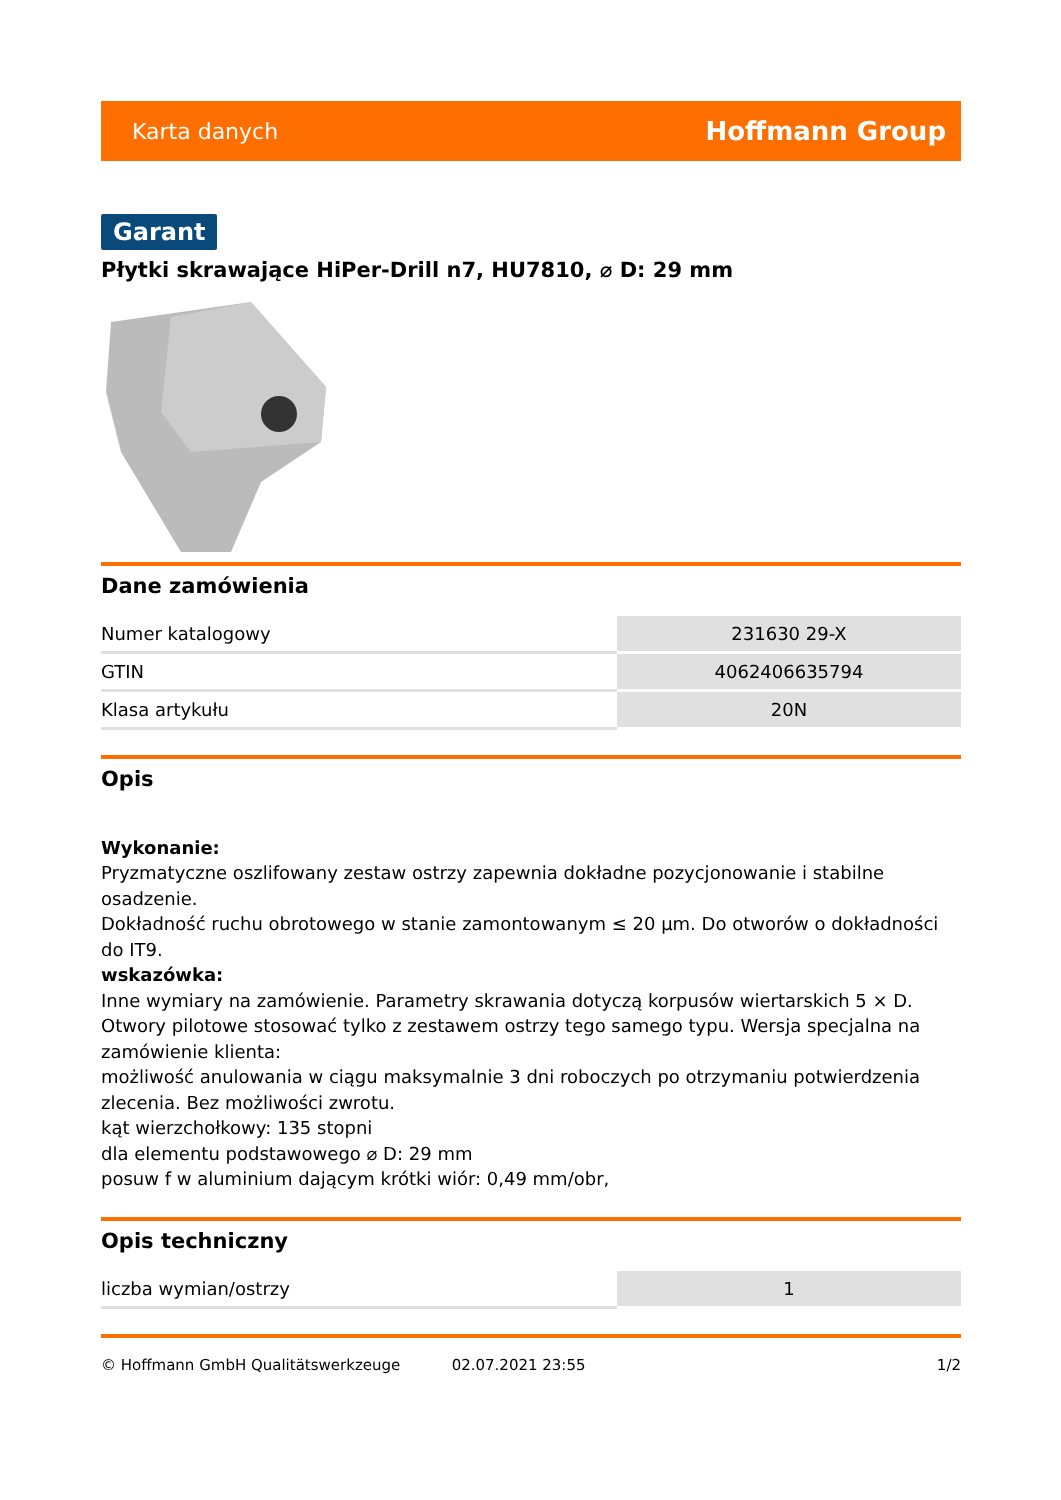Karta danych Hoffmann Group
Garant
Płytki skrawające HiPer-Drill n7, HU7810, ⌀ D: 29 mm
Dane zamówienia
| Numer katalogowy | 231630 29-X |
| GTIN | 4062406635794 |
| Klasa artykułu | 20N |
Opis
Wykonanie:
Pryzmatyczne oszlifowany zestaw ostrzy zapewnia dokładne pozycjonowanie i stabilne osadzenie.
Dokładność ruchu obrotowego w stanie zamontowanym ≤ 20 µm. Do otworów o dokładności do IT9.
wskazówka:
Inne wymiary na zamówienie. Parametry skrawania dotyczą korpusów wiertarskich 5 × D.
Otwory pilotowe stosować tylko z zestawem ostrzy tego samego typu. Wersja specjalna na zamówienie klienta:
możliwość anulowania w ciągu maksymalnie 3 dni roboczych po otrzymaniu potwierdzenia zlecenia. Bez możliwości zwrotu.
kąt wierzchołkowy: 135 stopni
dla elementu podstawowego ⌀ D: 29 mm
posuw f w aluminium dającym krótki wiór: 0,49 mm/obr,
Opis techniczny
| liczba wymian/ostrzy | 1 |
© Hoffmann GmbH Qualitätswerkzeuge 02.07.2021 23:55 1/2